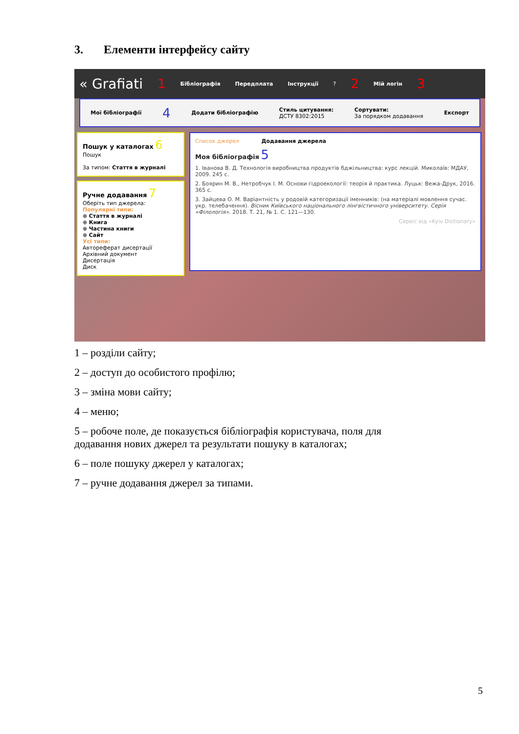3. Елементи інтерфейсу сайту
« Grafiati 1 Бібліографія Передплата Інструкції? 2 Мій логін 3
Мої бібліографії 4 Додати бібліографію Стиль цитування:
ДСТУ 8302:2015 Сортувати:
За порядком додавання Експорт
Пошук у каталогах 6
Пошук
За типом: Стаття в журналі
Ручне додавання 7
Оберіть тип джерела:
Популярні типи:
⊕ Стаття в журналі
⊕ Книга
⊕ Частина книги
⊕ Сайт
Усі типи:
Автореферат дисертації
Архівний документ
Дисертація
Диск
Список джерел Додавання джерела
Моя бібліографія 5
1. Іванова В. Д. Технологія виробництва продуктів бджільництва: курс лекцій. Миколаїв: МДАУ, 2009. 245 с.
2. Боярин М. В., Нетробчук І. М. Основи гідроекології: теорія й практика. Луцьк: Вежа-Друк, 2016. 365 с.
3. Зайцева О. М. Варіантність у родовій категоризації іменників: (на матеріалі мовлення сучас. укр. телебачення). Вісник Київського національного лінгвістичного університету. Серія «Філологія». 2018. Т. 21, № 1. С. 121—130.
Сервіс від «Kyiv Dictionary»
1 – розділи сайту;
2 – доступ до особистого профілю;
3 – зміна мови сайту;
4 – меню;
5 – робоче поле, де показується бібліографія користувача, поля для
додавання нових джерел та результати пошуку в каталогах;
6 – поле пошуку джерел у каталогах;
7 – ручне додавання джерел за типами.
5